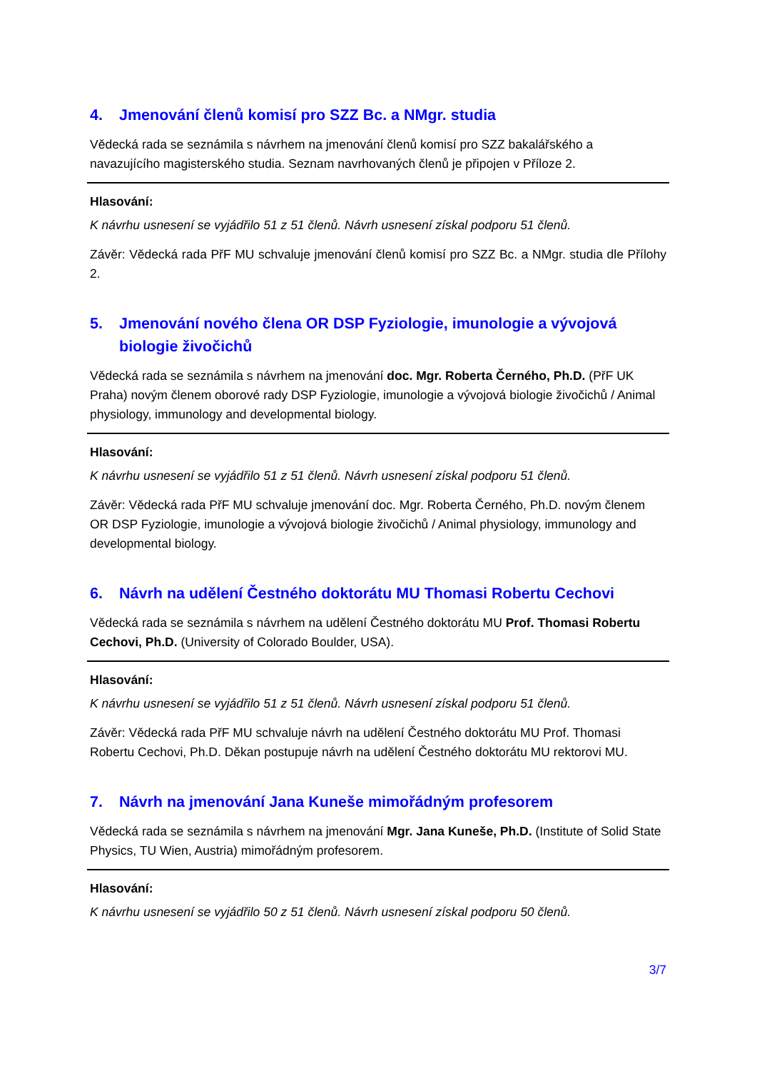4. Jmenování členů komisí pro SZZ Bc. a NMgr. studia
Vědecká rada se seznámila s návrhem na jmenování členů komisí pro SZZ bakalářského a navazujícího magisterského studia. Seznam navrhovaných členů je připojen v Příloze 2.
Hlasování:
K návrhu usnesení se vyjádřilo 51 z 51 členů. Návrh usnesení získal podporu 51 členů.
Závěr: Vědecká rada PřF MU schvaluje jmenování členů komisí pro SZZ Bc. a NMgr. studia dle Přílohy 2.
5. Jmenování nového člena OR DSP Fyziologie, imunologie a vývojová biologie živočichů
Vědecká rada se seznámila s návrhem na jmenování doc. Mgr. Roberta Černého, Ph.D. (PřF UK Praha) novým členem oborové rady DSP Fyziologie, imunologie a vývojová biologie živočichů / Animal physiology, immunology and developmental biology.
Hlasování:
K návrhu usnesení se vyjádřilo 51 z 51 členů. Návrh usnesení získal podporu 51 členů.
Závěr: Vědecká rada PřF MU schvaluje jmenování doc. Mgr. Roberta Černého, Ph.D. novým členem OR DSP Fyziologie, imunologie a vývojová biologie živočichů / Animal physiology, immunology and developmental biology.
6. Návrh na udělení Čestného doktorátu MU Thomasi Robertu Cechovi
Vědecká rada se seznámila s návrhem na udělení Čestného doktorátu MU Prof. Thomasi Robertu Cechovi, Ph.D. (University of Colorado Boulder, USA).
Hlasování:
K návrhu usnesení se vyjádřilo 51 z 51 členů. Návrh usnesení získal podporu 51 členů.
Závěr: Vědecká rada PřF MU schvaluje návrh na udělení Čestného doktorátu MU Prof. Thomasi Robertu Cechovi, Ph.D. Děkan postupuje návrh na udělení Čestného doktorátu MU rektorovi MU.
7. Návrh na jmenování Jana Kuneše mimořádným profesorem
Vědecká rada se seznámila s návrhem na jmenování Mgr. Jana Kuneše, Ph.D. (Institute of Solid State Physics, TU Wien, Austria) mimořádným profesorem.
Hlasování:
K návrhu usnesení se vyjádřilo 50 z 51 členů. Návrh usnesení získal podporu 50 členů.
3/7